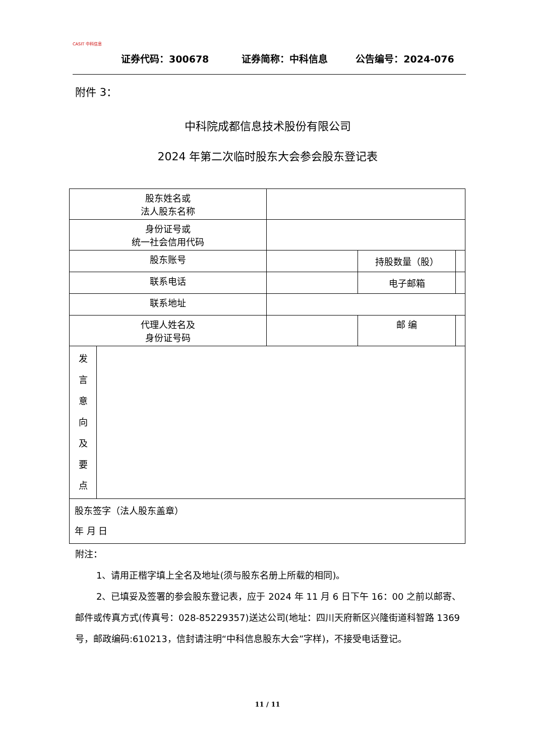CASIT 中科信息
证券代码：300678 证券简称：中科信息 公告编号：2024-076
附件 3：
中科院成都信息技术股份有限公司
2024 年第二次临时股东大会参会股东登记表
| 股东姓名或 法人股东名称 | | | | |
| 身份证号或 统一社会信用代码 | | | | |
| 股东账号 | | | 持股数量（股） | |
| 联系电话 | | | 电子邮箱 | |
| 联系地址 | | | | |
| 代理人姓名及 身份证号码 | | | 邮 编 | |
| 发 言 意 向 及 要 点 | | | | |
| 股东签字（法人股东盖章） 年 月 日 | | | | |
附注：
1、请用正楷字填上全名及地址(须与股东名册上所载的相同)。
2、已填妥及签署的参会股东登记表，应于 2024 年 11 月 6 日下午 16：00 之前以邮寄、邮件或传真方式(传真号：028-85229357)送达公司(地址：四川天府新区兴隆街道科智路 1369 号，邮政编码:610213，信封请注明“中科信息股东大会”字样)，不接受电话登记。
11 / 11